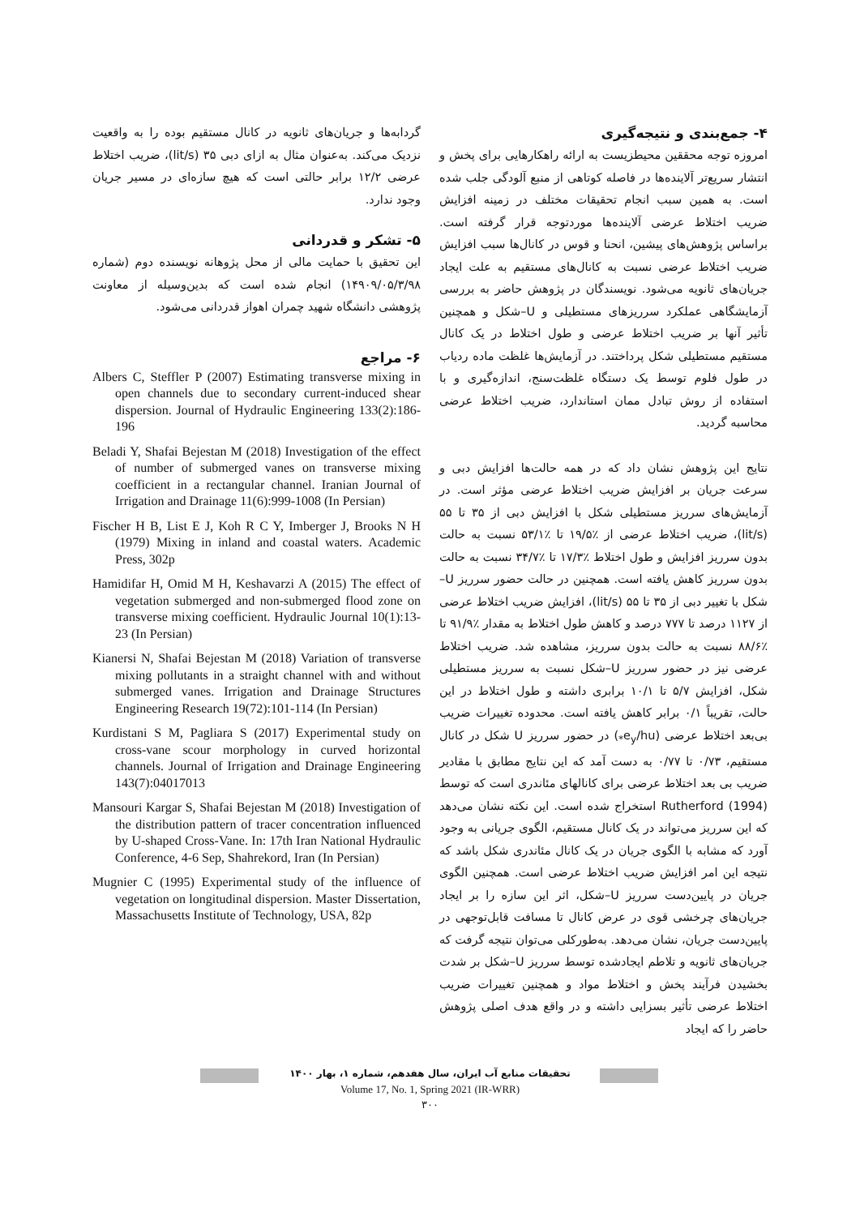۴- جمع‌بندی و نتیجه‌گیری
امروزه توجه محققین محیطزیست به ارائه راهکارهایی برای پخش و انتشار سریع‌تر آلاینده‌ها در فاصله کوتاهی از منبع آلودگی جلب شده است. به همین سبب انجام تحقیقات مختلف در زمینه افزایش ضریب اختلاط عرضی آلاینده‌ها موردتوجه قرار گرفته است. براساس پژوهش‌های پیشین، انحنا و قوس در کانال‌ها سبب افزایش ضریب اختلاط عرضی نسبت به کانال‌های مستقیم به علت ایجاد جریان‌های ثانویه می‌شود. نویسندگان در پژوهش حاضر به بررسی آزمایشگاهی عملکرد سرریزهای مستطیلی و U–شکل و همچنین تأثیر آنها بر ضریب اختلاط عرضی و طول اختلاط در یک کانال مستقیم مستطیلی شکل پرداختند. در آزمایش‌ها غلظت ماده ردیاب در طول فلوم توسط یک دستگاه غلظت‌سنج، اندازه‌گیری و با استفاده از روش تبادل ممان استاندارد، ضریب اختلاط عرضی محاسبه گردید.
نتایج این پژوهش نشان داد که در همه حالت‌ها افزایش دبی و سرعت جریان بر افزایش ضریب اختلاط عرضی مؤثر است. در آزمایش‌های سرریز مستطیلی شکل با افزایش دبی از ۳۵ تا ۵۵ (lit/s)، ضریب اختلاط عرضی از ٪۱۹/۵ تا ٪۵۳/۱ نسبت به حالت بدون سرریز افزایش و طول اختلاط ٪۱۷/۳ تا ٪۳۴/۷ نسبت به حالت بدون سرریز کاهش یافته است. همچنین در حالت حضور سرریز U–شکل با تغییر دبی از ۳۵ تا ۵۵ (lit/s)، افزایش ضریب اختلاط عرضی از ۱۱۲۷ درصد تا ۷۷۷ درصد و کاهش طول اختلاط به مقدار ٪۹۱/۹ تا ٪۸۸/۶ نسبت به حالت بدون سرریز، مشاهده شد. ضریب اختلاط عرضی نیز در حضور سرریز U–شکل نسبت به سرریز مستطیلی شکل، افزایش ۵/۷ تا ۱۰/۱ برابری داشته و طول اختلاط در این حالت، تقریباً ۰/۱ برابر کاهش یافته است. محدوده تغییرات ضریب بی‌بعد اختلاط عرضی (e<sub>y</sub>/hu<sub>*</sub>) در حضور سرریز U شکل در کانال مستقیم، ۰/۷۳ تا ۰/۷۷ به دست آمد که این نتایج مطابق با مقادیر ضریب بی بعد اختلاط عرضی برای کانالهای مئاندری است که توسط Rutherford (1994) استخراج شده است. این نکته نشان می‌دهد که این سرریز می‌تواند در یک کانال مستقیم، الگوی جریانی به وجود آورد که مشابه با الگوی جریان در یک کانال مئاندری شکل باشد که نتیجه این امر افزایش ضریب اختلاط عرضی است. همچنین الگوی جریان در پایین‌دست سرریز U–شکل، اثر این سازه را بر ایجاد جریان‌های چرخشی قوی در عرض کانال تا مسافت قابل‌توجهی در پایین‌دست جریان، نشان می‌دهد. به‌طورکلی می‌توان نتیجه گرفت که جریان‌های ثانویه و تلاطم ایجادشده توسط سرریز U–شکل بر شدت بخشیدن فرآیند پخش و اختلاط مواد و همچنین تغییرات ضریب اختلاط عرضی تأثیر بسزایی داشته و در واقع هدف اصلی پژوهش حاضر را که ایجاد
گردابه‌ها و جریان‌های ثانویه در کانال مستقیم بوده را به واقعیت نزدیک می‌کند. به‌عنوان مثال به ازای دبی ۳۵ (lit/s)، ضریب اختلاط عرضی ۱۲/۲ برابر حالتی است که هیچ سازه‌ای در مسیر جریان وجود ندارد.
۵- تشکر و قدردانی
این تحقیق با حمایت مالی از محل پژوهانه نویسنده دوم (شماره ۱۴۹۰۹/۰۵/۳/۹۸) انجام شده است که بدین‌وسیله از معاونت پژوهشی دانشگاه شهید چمران اهواز قدردانی می‌شود.
۶- مراجع
Albers C, Steffler P (2007) Estimating transverse mixing in open channels due to secondary current-induced shear dispersion. Journal of Hydraulic Engineering 133(2):186-196
Beladi Y, Shafai Bejestan M (2018) Investigation of the effect of number of submerged vanes on transverse mixing coefficient in a rectangular channel. Iranian Journal of Irrigation and Drainage 11(6):999-1008 (In Persian)
Fischer H B, List E J, Koh R C Y, Imberger J, Brooks N H (1979) Mixing in inland and coastal waters. Academic Press, 302p
Hamidifar H, Omid M H, Keshavarzi A (2015) The effect of vegetation submerged and non-submerged flood zone on transverse mixing coefficient. Hydraulic Journal 10(1):13-23 (In Persian)
Kianersi N, Shafai Bejestan M (2018) Variation of transverse mixing pollutants in a straight channel with and without submerged vanes. Irrigation and Drainage Structures Engineering Research 19(72):101-114 (In Persian)
Kurdistani S M, Pagliara S (2017) Experimental study on cross-vane scour morphology in curved horizontal channels. Journal of Irrigation and Drainage Engineering 143(7):04017013
Mansouri Kargar S, Shafai Bejestan M (2018) Investigation of the distribution pattern of tracer concentration influenced by U-shaped Cross-Vane. In: 17th Iran National Hydraulic Conference, 4-6 Sep, Shahrekord, Iran (In Persian)
Mugnier C (1995) Experimental study of the influence of vegetation on longitudinal dispersion. Master Dissertation, Massachusetts Institute of Technology, USA, 82p
تحقیقات منابع آب ایران، سال هفدهم، شماره ۱، بهار ۱۴۰۰
Volume 17, No. 1, Spring 2021 (IR-WRR)
۳۰۰